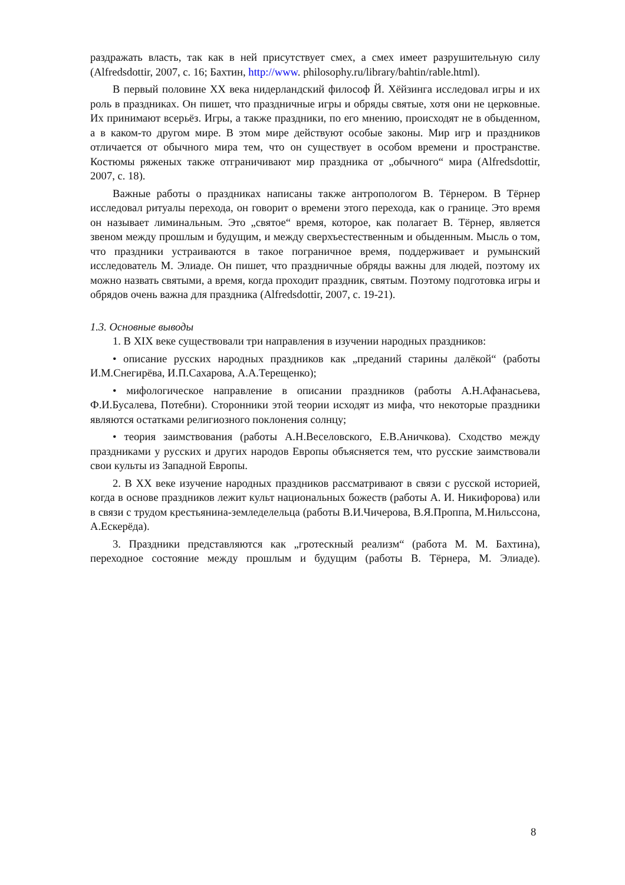раздражать власть, так как в ней присутствует смех, а смех имеет разрушительную силу (Alfredsdottir, 2007, с. 16; Бахтин, http://www. philosophy.ru/library/bahtin/rable.html).
В первый половине XX века нидерландский философ Й. Хёйзинга исследовал игры и их роль в праздниках. Он пишет, что праздничные игры и обряды святые, хотя они не церковные. Их принимают всерьёз. Игры, а также праздники, по его мнению, происходят не в обыденном, а в каком-то другом мире. В этом мире действуют особые законы. Мир игр и праздников отличается от обычного мира тем, что он существует в особом времени и пространстве. Костюмы ряженых также отграничивают мир праздника от „обычного“ мира (Alfredsdottir, 2007, с. 18).
Важные работы о праздниках написаны также антропологом В. Тёрнером. В Тёрнер исследовал ритуалы перехода, он говорит о времени этого перехода, как о границе. Это время он называет лиминальным. Это „святое“ время, которое, как полагает В. Тёрнер, является звеном между прошлым и будущим, и между сверхъестественным и обыденным. Мысль о том, что праздники устраиваются в такое пограничное время, поддерживает и румынский исследователь М. Элиаде. Он пишет, что праздничные обряды важны для людей, поэтому их можно назвать святыми, а время, когда проходит праздник, святым. Поэтому подготовка игры и обрядов очень важна для праздника (Alfredsdottir, 2007, с. 19-21).
1.3. Основные выводы
1. В XIX веке существовали три направления в изучении народных праздников:
• описание русских народных праздников как „преданий старины далёкой“ (работы И.М.Снегирёва, И.П.Сахарова, А.А.Терещенко);
• мифологическое направление в описании праздников (работы А.Н.Афанасьева, Ф.И.Бусалева, Потебни). Сторонники этой теории исходят из мифа, что некоторые праздники являются остатками религиозного поклонения солнцу;
• теория заимствования (работы А.Н.Веселовского, Е.В.Аничкова). Сходство между праздниками у русских и других народов Европы объясняется тем, что русские заимствовали свои культы из Западной Европы.
2. В XX веке изучение народных праздников рассматривают в связи с русской историей, когда в основе праздников лежит культ национальных божеств (работы А. И. Никифорова) или в связи с трудом крестьянина-земледелельца (работы В.И.Чичерова, В.Я.Проппа, М.Нильссона, А.Ескерёда).
3. Праздники представляются как „гротескный реализм“ (работа М. М. Бахтина), переходное состояние между прошлым и будущим (работы В. Тёрнера, М. Элиаде).
8